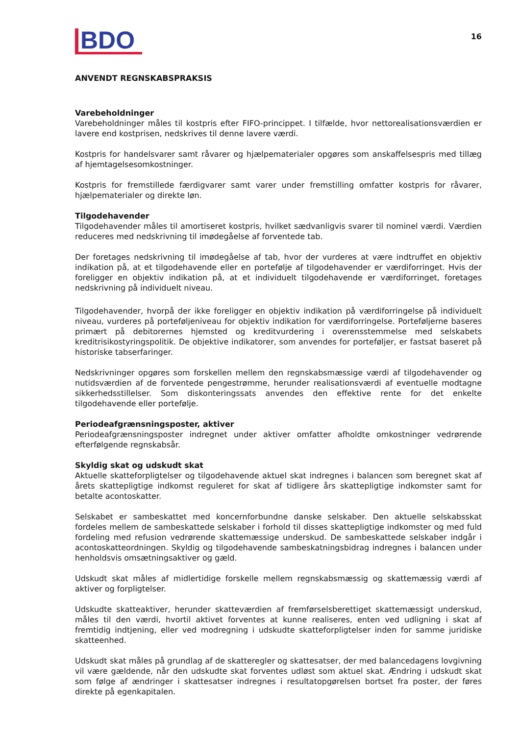BDO
16
ANVENDT REGNSKABSPRAKSIS
Varebeholdninger
Varebeholdninger måles til kostpris efter FIFO-princippet. I tilfælde, hvor nettorealisationsværdien er lavere end kostprisen, nedskrives til denne lavere værdi.
Kostpris for handelsvarer samt råvarer og hjælpematerialer opgøres som anskaffelsespris med tillæg af hjemtagelsesomkostninger.
Kostpris for fremstillede færdigvarer samt varer under fremstilling omfatter kostpris for råvarer, hjælpematerialer og direkte løn.
Tilgodehavender
Tilgodehavender måles til amortiseret kostpris, hvilket sædvanligvis svarer til nominel værdi. Værdien reduceres med nedskrivning til imødegåelse af forventede tab.
Der foretages nedskrivning til imødegåelse af tab, hvor der vurderes at være indtruffet en objektiv indikation på, at et tilgodehavende eller en portefølje af tilgodehavender er værdiforringet. Hvis der foreligger en objektiv indikation på, at et individuelt tilgodehavende er værdiforringet, foretages nedskrivning på individuelt niveau.
Tilgodehavender, hvorpå der ikke foreligger en objektiv indikation på værdiforringelse på individuelt niveau, vurderes på porteføljeniveau for objektiv indikation for værdiforringelse. Porteføljerne baseres primært på debitorernes hjemsted og kreditvurdering i overensstemmelse med selskabets kreditrisikostyringspolitik. De objektive indikatorer, som anvendes for porteføljer, er fastsat baseret på historiske tabserfaringer.
Nedskrivninger opgøres som forskellen mellem den regnskabsmæssige værdi af tilgodehavender og nutidsværdien af de forventede pengestrømme, herunder realisationsværdi af eventuelle modtagne sikkerhedsstillelser. Som diskonteringssats anvendes den effektive rente for det enkelte tilgodehavende eller portefølje.
Periodeafgrænsningsposter, aktiver
Periodeafgrænsningsposter indregnet under aktiver omfatter afholdte omkostninger vedrørende efterfølgende regnskabsår.
Skyldig skat og udskudt skat
Aktuelle skatteforpligtelser og tilgodehavende aktuel skat indregnes i balancen som beregnet skat af årets skattepligtige indkomst reguleret for skat af tidligere års skattepligtige indkomster samt for betalte acontoskatter.
Selskabet er sambeskattet med koncernforbundne danske selskaber. Den aktuelle selskabsskat fordeles mellem de sambeskattede selskaber i forhold til disses skattepligtige indkomster og med fuld fordeling med refusion vedrørende skattemæssige underskud. De sambeskattede selskaber indgår i acontoskatteordningen. Skyldig og tilgodehavende sambeskatningsbidrag indregnes i balancen under henholdsvis omsætningsaktiver og gæld.
Udskudt skat måles af midlertidige forskelle mellem regnskabsmæssig og skattemæssig værdi af aktiver og forpligtelser.
Udskudte skatteaktiver, herunder skatteværdien af fremførselsberettiget skattemæssigt underskud, måles til den værdi, hvortil aktivet forventes at kunne realiseres, enten ved udligning i skat af fremtidig indtjening, eller ved modregning i udskudte skatteforpligtelser inden for samme juridiske skatteenhed.
Udskudt skat måles på grundlag af de skatteregler og skattesatser, der med balancedagens lovgivning vil være gældende, når den udskudte skat forventes udløst som aktuel skat. Ændring i udskudt skat som følge af ændringer i skattesatser indregnes i resultatopgørelsen bortset fra poster, der føres direkte på egenkapitalen.